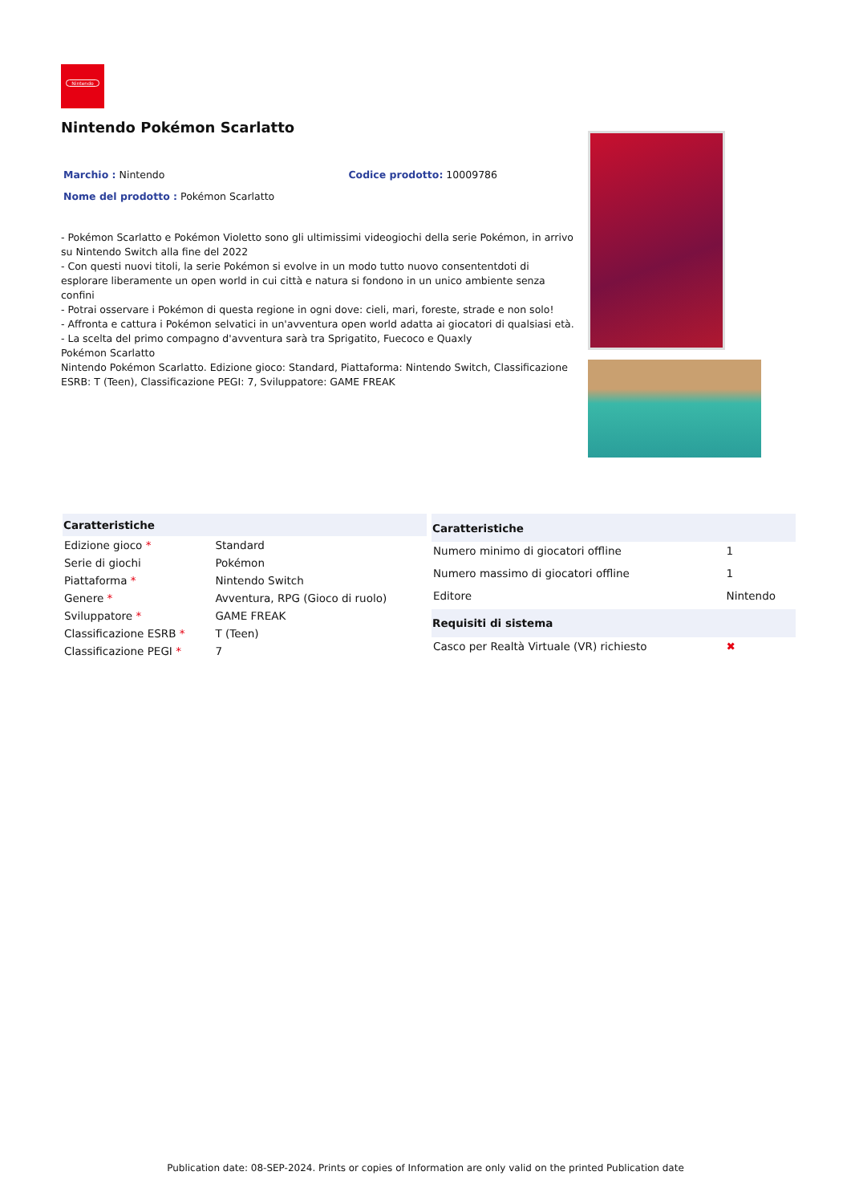Nintendo
Nintendo Pokémon Scarlatto
Marchio : Nintendo Codice prodotto: 10009786
Nome del prodotto : Pokémon Scarlatto
- Pokémon Scarlatto e Pokémon Violetto sono gli ultimissimi videogiochi della serie Pokémon, in arrivo su Nintendo Switch alla fine del 2022
- Con questi nuovi titoli, la serie Pokémon si evolve in un modo tutto nuovo consententdoti di esplorare liberamente un open world in cui città e natura si fondono in un unico ambiente senza confini
- Potrai osservare i Pokémon di questa regione in ogni dove: cieli, mari, foreste, strade e non solo!
- Affronta e cattura i Pokémon selvatici in un'avventura open world adatta ai giocatori di qualsiasi età.
- La scelta del primo compagno d'avventura sarà tra Sprigatito, Fuecoco e Quaxly
Pokémon Scarlatto
Nintendo Pokémon Scarlatto. Edizione gioco: Standard, Piattaforma: Nintendo Switch, Classificazione ESRB: T (Teen), Classificazione PEGI: 7, Sviluppatore: GAME FREAK
| Caratteristiche | |
| --- | --- |
| Edizione gioco * | Standard |
| Serie di giochi | Pokémon |
| Piattaforma * | Nintendo Switch |
| Genere * | Avventura, RPG (Gioco di ruolo) |
| Sviluppatore * | GAME FREAK |
| Classificazione ESRB * | T (Teen) |
| Classificazione PEGI * | 7 |
| Caratteristiche | |
| --- | --- |
| Numero minimo di giocatori offline | 1 |
| Numero massimo di giocatori offline | 1 |
| Editore | Nintendo |
| Requisiti di sistema | |
| Casco per Realtà Virtuale (VR) richiesto | ✖ |
Publication date: 08-SEP-2024. Prints or copies of Information are only valid on the printed Publication date